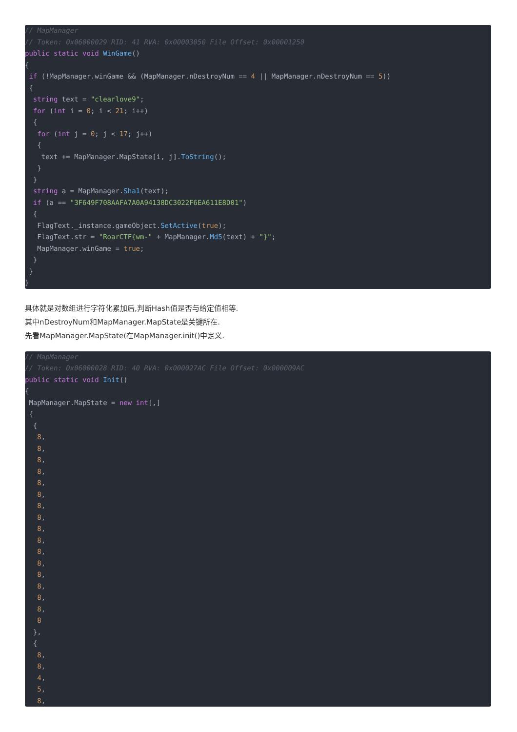// MapManager
// Token: 0x06000029 RID: 41 RVA: 0x00003050 File Offset: 0x00001250
public static void WinGame()
{
 if (!MapManager.winGame && (MapManager.nDestroyNum == 4 || MapManager.nDestroyNum == 5))
 {
  string text = "clearlove9";
  for (int i = 0; i < 21; i++)
  {
   for (int j = 0; j < 17; j++)
   {
    text += MapManager.MapState[i, j].ToString();
   }
  }
  string a = MapManager.Sha1(text);
  if (a == "3F649F708AAFA7A0A94138DC3022F6EA611E8D01")
  {
   FlagText._instance.gameObject.SetActive(true);
   FlagText.str = "RoarCTF{wm-" + MapManager.Md5(text) + "}";
   MapManager.winGame = true;
  }
 }
}
具体就是对数组进行字符化累加后,判断Hash值是否与给定值相等.
其中nDestroyNum和MapManager.MapState是关键所在.
先看MapManager.MapState(在MapManager.init()中定义.
// MapManager
// Token: 0x06000028 RID: 40 RVA: 0x000027AC File Offset: 0x000009AC
public static void Init()
{
 MapManager.MapState = new int[,]
 {
  {
   8,
   8,
   8,
   8,
   8,
   8,
   8,
   8,
   8,
   8,
   8,
   8,
   8,
   8,
   8,
   8,
   8
  },
  {
   8,
   8,
   4,
   5,
   8,